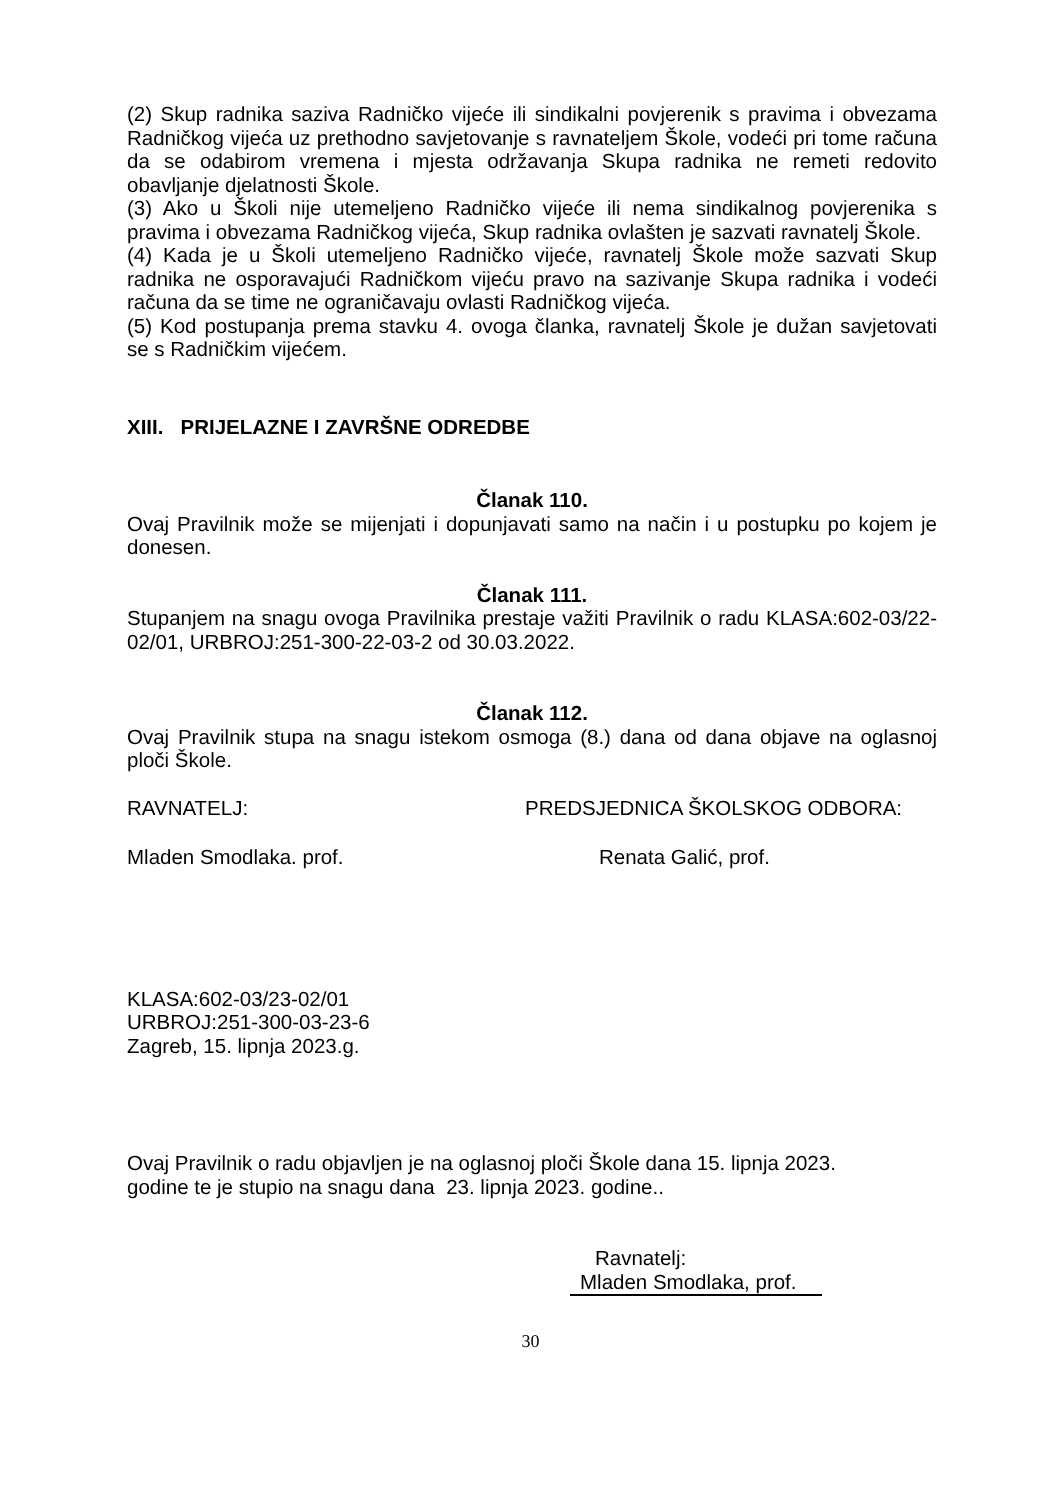(2) Skup radnika saziva Radničko vijeće ili sindikalni povjerenik s pravima i obvezama Radničkog vijeća uz prethodno savjetovanje s ravnateljem Škole, vodeći pri tome računa da se odabirom vremena i mjesta održavanja Skupa radnika ne remeti redovito obavljanje djelatnosti Škole.
(3) Ako u Školi nije utemeljeno Radničko vijeće ili nema sindikalnog povjerenika s pravima i obvezama Radničkog vijeća, Skup radnika ovlašten je sazvati ravnatelj Škole.
(4) Kada je u Školi utemeljeno Radničko vijeće, ravnatelj Škole može sazvati Skup radnika ne osporavajući Radničkom vijeću pravo na sazivanje Skupa radnika i vodeći računa da se time ne ograničavaju ovlasti Radničkog vijeća.
(5) Kod postupanja prema stavku 4. ovoga članka, ravnatelj Škole je dužan savjetovati se s Radničkim vijećem.
XIII. PRIJELAZNE I ZAVRŠNE ODREDBE
Članak 110.
Ovaj Pravilnik može se mijenjati i dopunjavati samo na način i u postupku po kojem je donesen.
Članak 111.
Stupanjem na snagu ovoga Pravilnika prestaje važiti Pravilnik o radu KLASA:602-03/22-02/01, URBROJ:251-300-22-03-2 od 30.03.2022.
Članak 112.
Ovaj Pravilnik stupa na snagu istekom osmoga (8.) dana od dana objave na oglasnoj ploči Škole.
RAVNATELJ: PREDSJEDNICA ŠKOLSKOG ODBORA:
Mladen Smodlaka. prof. Renata Galić, prof.
KLASA:602-03/23-02/01
URBROJ:251-300-03-23-6
Zagreb, 15. lipnja 2023.g.
Ovaj Pravilnik o radu objavljen je na oglasnoj ploči Škole dana 15. lipnja 2023.
godine te je stupio na snagu dana 23. lipnja 2023. godine..
Ravnatelj:
Mladen Smodlaka, prof.
30